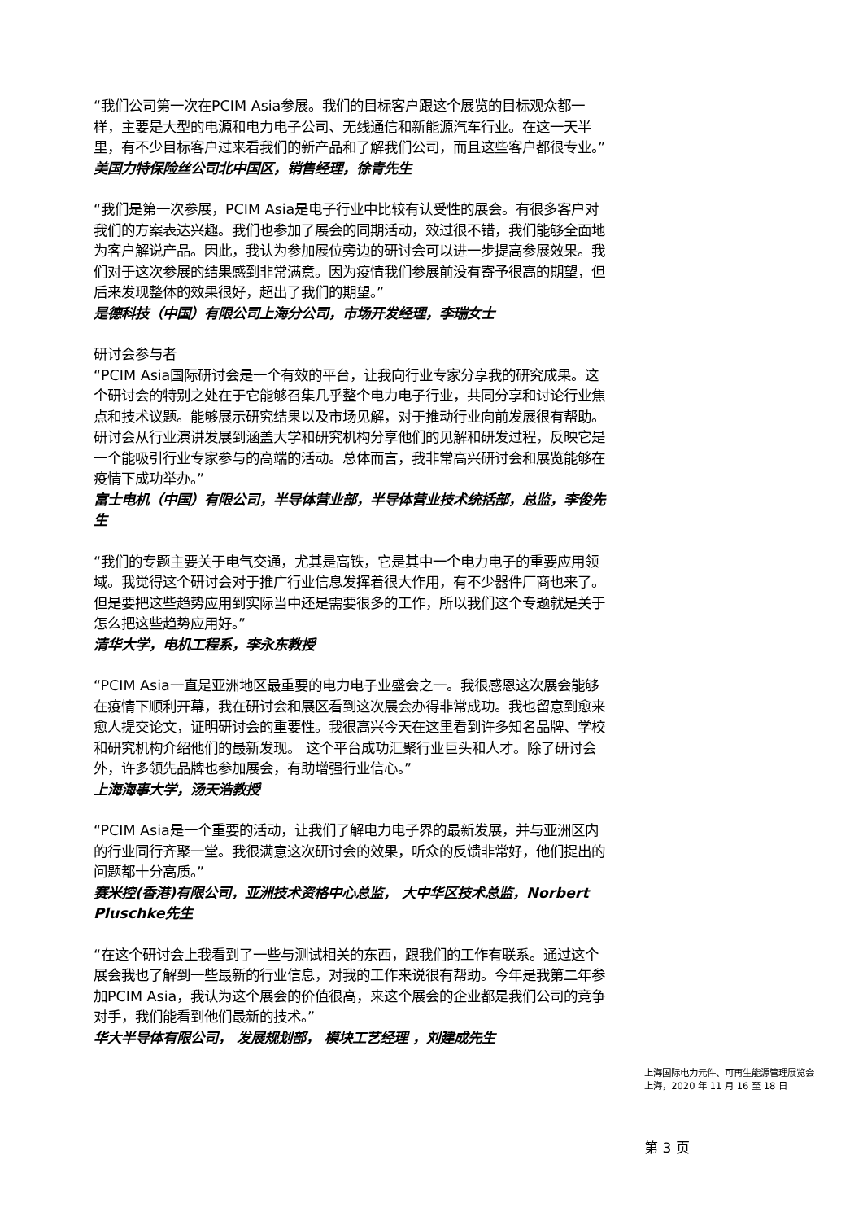“我们公司第一次在PCIM Asia参展。我们的目标客户跟这个展览的目标观众都一样，主要是大型的电源和电力电子公司、无线通信和新能源汽车行业。在这一天半里，有不少目标客户过来看我们的新产品和了解我们公司，而且这些客户都很专业。”
美国力特保险丝公司北中国区，销售经理，徐青先生
“我们是第一次参展，PCIM Asia是电子行业中比较有认受性的展会。有很多客户对我们的方案表达兴趣。我们也参加了展会的同期活动，效过很不错，我们能够全面地为客户解说产品。因此，我认为参加展位旁边的研讨会可以进一步提高参展效果。我们对于这次参展的结果感到非常满意。因为疫情我们参展前没有寄予很高的期望，但后来发现整体的效果很好，超出了我们的期望。”
是德科技（中国）有限公司上海分公司，市场开发经理，李瑞女士
研讨会参与者
“PCIM Asia国际研讨会是一个有效的平台，让我向行业专家分享我的研究成果。这个研讨会的特别之处在于它能够召集几乎整个电力电子行业，共同分享和讨论行业焦点和技术议题。能够展示研究结果以及市场见解，对于推动行业向前发展很有帮助。研讨会从行业演讲发展到涵盖大学和研究机构分享他们的见解和研发过程，反映它是一个能吸引行业专家参与的高端的活动。总体而言，我非常高兴研讨会和展览能够在疫情下成功举办。”
富士电机（中国）有限公司，半导体营业部，半导体营业技术统括部，总监，李俊先生
“我们的专题主要关于电气交通，尤其是高铁，它是其中一个电力电子的重要应用领域。我觉得这个研讨会对于推广行业信息发挥着很大作用，有不少器件厂商也来了。但是要把这些趋势应用到实际当中还是需要很多的工作，所以我们这个专题就是关于怎么把这些趋势应用好。”
清华大学，电机工程系，李永东教授
“PCIM Asia一直是亚洲地区最重要的电力电子业盛会之一。我很感恩这次展会能够在疫情下顺利开幕，我在研讨会和展区看到这次展会办得非常成功。我也留意到愈来愈人提交论文，证明研讨会的重要性。我很高兴今天在这里看到许多知名品牌、学校和研究机构介绍他们的最新发现。 这个平台成功汇聚行业巨头和人才。除了研讨会外，许多领先品牌也参加展会，有助增强行业信心。”
上海海事大学，汤天浩教授
“PCIM Asia是一个重要的活动，让我们了解电力电子界的最新发展，并与亚洲区内的行业同行齐聚一堂。我很满意这次研讨会的效果，听众的反馈非常好，他们提出的问题都十分高质。”
赛米控(香港)有限公司，亚洲技术资格中心总监， 大中华区技术总监，Norbert Pluschke先生
“在这个研讨会上我看到了一些与测试相关的东西，跟我们的工作有联系。通过这个展会我也了解到一些最新的行业信息，对我的工作来说很有帮助。今年是我第二年参加PCIM Asia，我认为这个展会的价值很高，来这个展会的企业都是我们公司的竞争对手，我们能看到他们最新的技术。”
华大半导体有限公司， 发展规划部， 模块工艺经理 ，刘建成先生
上海国际电力元件、可再生能源管理展览会
上海，2020 年 11 月 16 至 18 日
第 3 页